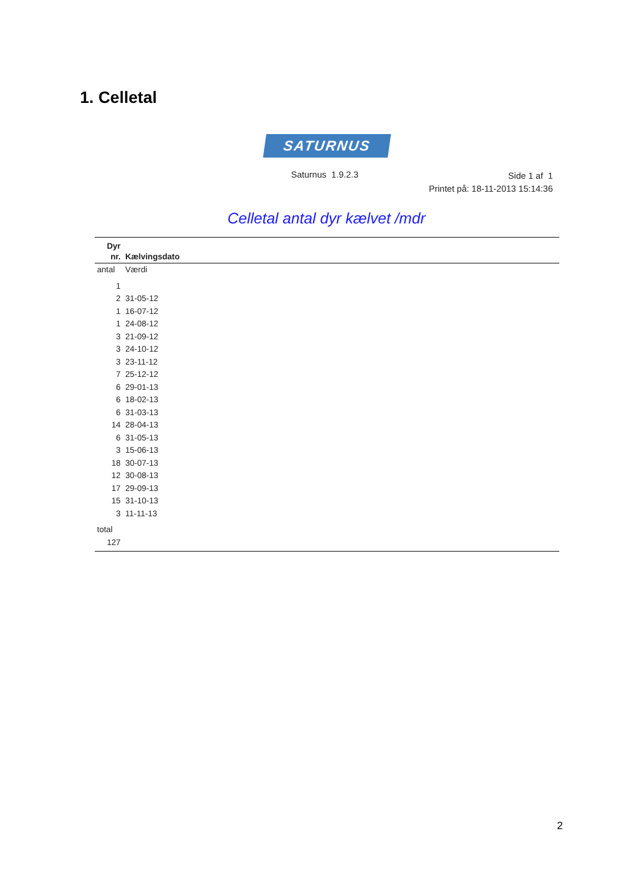1. Celletal
SATURNUS
Saturnus 1.9.2.3
Side 1 af 1
Printet på: 18-11-2013 15:14:36
Celletal antal dyr kælvet /mdr
| Dyr nr. | Kælvingsdato |
| --- | --- |
| antal | Værdi |
| 1 | |
| 2 | 31-05-12 |
| 1 | 16-07-12 |
| 1 | 24-08-12 |
| 3 | 21-09-12 |
| 3 | 24-10-12 |
| 3 | 23-11-12 |
| 7 | 25-12-12 |
| 6 | 29-01-13 |
| 6 | 18-02-13 |
| 6 | 31-03-13 |
| 14 | 28-04-13 |
| 6 | 31-05-13 |
| 3 | 15-06-13 |
| 18 | 30-07-13 |
| 12 | 30-08-13 |
| 17 | 29-09-13 |
| 15 | 31-10-13 |
| 3 | 11-11-13 |
| total | |
| 127 | |
2